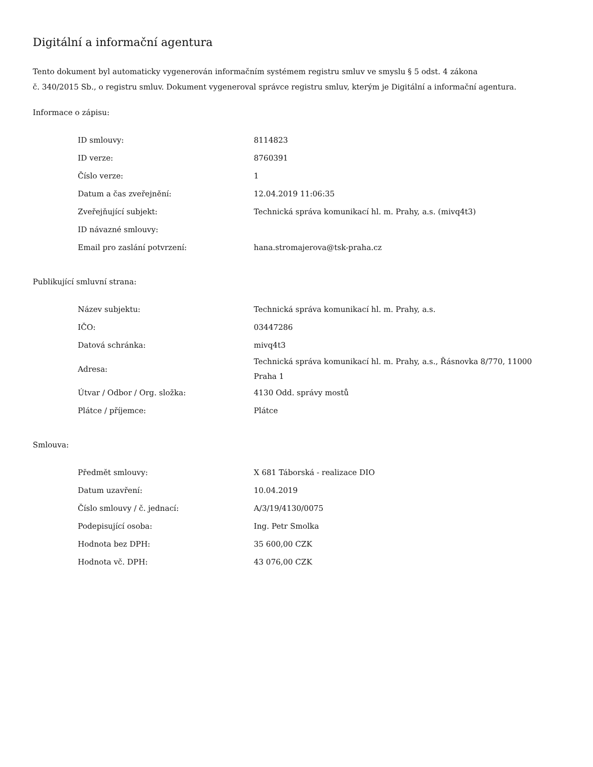Digitální a informační agentura
Tento dokument byl automaticky vygenerován informačním systémem registru smluv ve smyslu § 5 odst. 4 zákona
č. 340/2015 Sb., o registru smluv. Dokument vygeneroval správce registru smluv, kterým je Digitální a informační agentura.
Informace o zápisu:
| ID smlouvy: | 8114823 |
| ID verze: | 8760391 |
| Číslo verze: | 1 |
| Datum a čas zveřejnění: | 12.04.2019 11:06:35 |
| Zveřejňující subjekt: | Technická správa komunikací hl. m. Prahy, a.s. (mivq4t3) |
| ID návazné smlouvy: | |
| Email pro zaslání potvrzení: | hana.stromajerova@tsk-praha.cz |
Publikující smluvní strana:
| Název subjektu: | Technická správa komunikací hl. m. Prahy, a.s. |
| IČO: | 03447286 |
| Datová schránka: | mivq4t3 |
| Adresa: | Technická správa komunikací hl. m. Prahy, a.s., Řásnovka 8/770, 11000 Praha 1 |
| Útvar / Odbor / Org. složka: | 4130 Odd. správy mostů |
| Plátce / příjemce: | Plátce |
Smlouva:
| Předmět smlouvy: | X 681 Táborská - realizace DIO |
| Datum uzavření: | 10.04.2019 |
| Číslo smlouvy / č. jednací: | A/3/19/4130/0075 |
| Podepisující osoba: | Ing. Petr Smolka |
| Hodnota bez DPH: | 35 600,00 CZK |
| Hodnota vč. DPH: | 43 076,00 CZK |